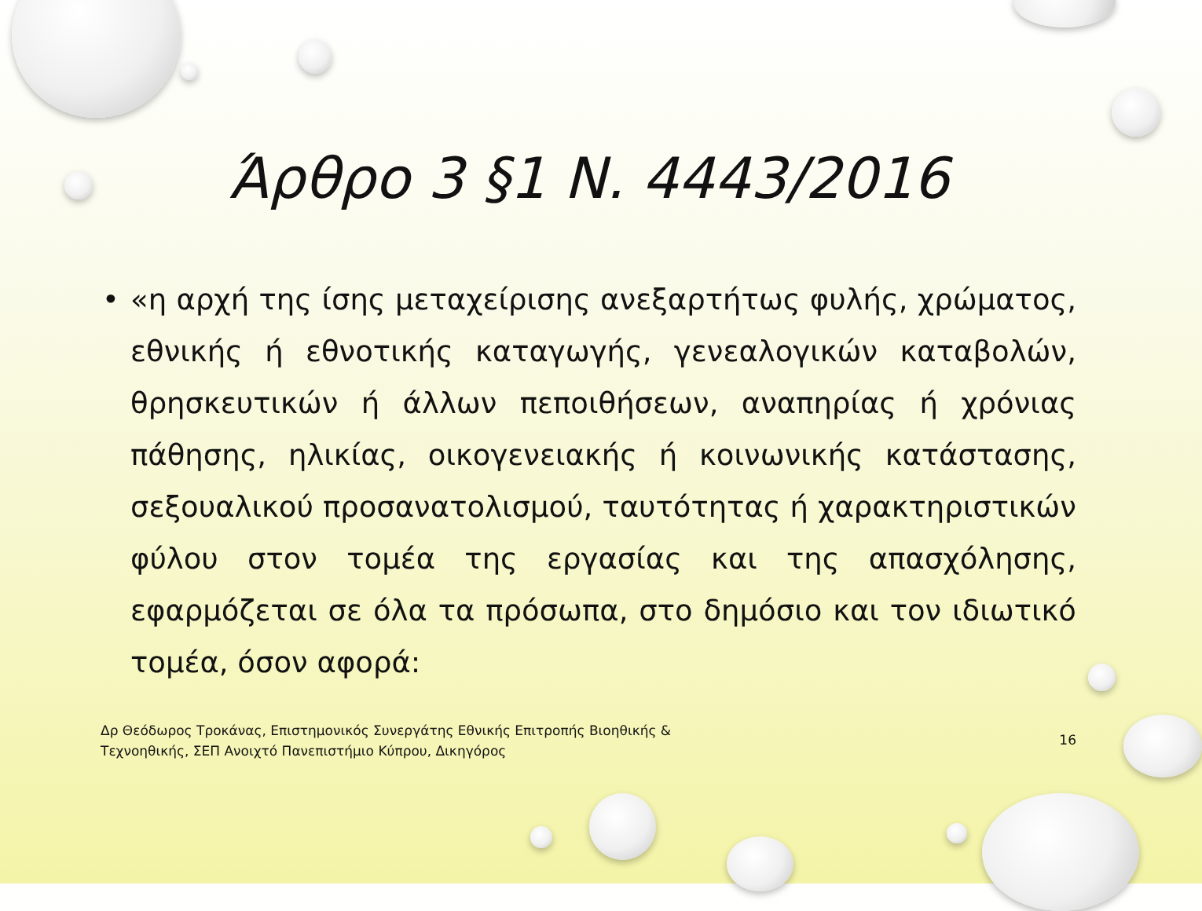Άρθρο 3 §1 Ν. 4443/2016
• «η αρχή της ίσης μεταχείρισης ανεξαρτήτως φυλής, χρώματος, εθνικής ή εθνοτικής καταγωγής, γενεαλογικών καταβολών, θρησκευτικών ή άλλων πεποιθήσεων, αναπηρίας ή χρόνιας πάθησης, ηλικίας, οικογενειακής ή κοινωνικής κατάστασης, σεξουαλικού προσανατολισμού, ταυτότητας ή χαρακτηριστικών φύλου στον τομέα της εργασίας και της απασχόλησης, εφαρμόζεται σε όλα τα πρόσωπα, στο δημόσιο και τον ιδιωτικό τομέα, όσον αφορά:
Δρ Θεόδωρος Τροκάνας, Επιστημονικός Συνεργάτης Εθνικής Επιτροπής Βιοηθικής &
Τεχνοηθικής, ΣΕΠ Ανοιχτό Πανεπιστήμιο Κύπρου, Δικηγόρος
16